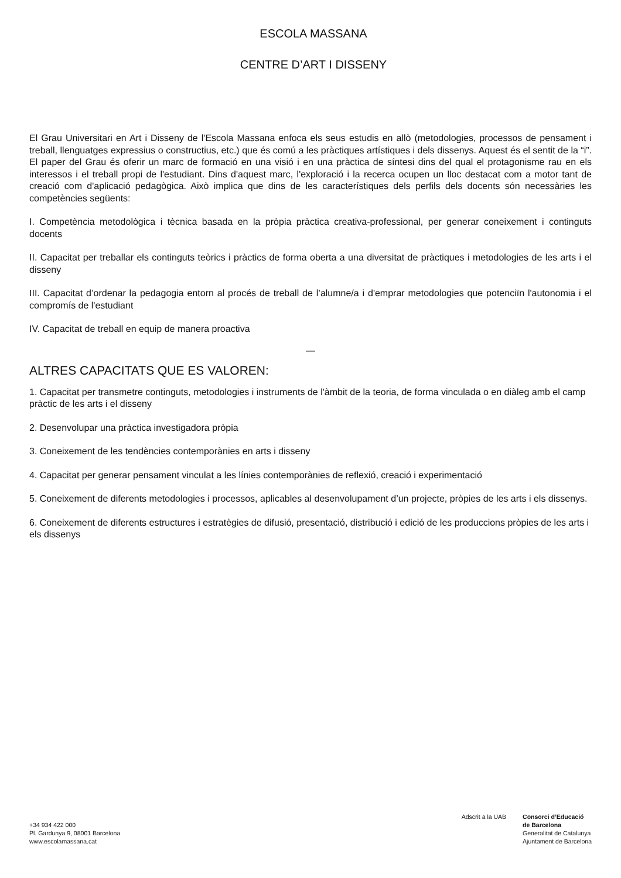ESCOLA MASSANA
CENTRE D’ART I DISSENY
El Grau Universitari en Art i Disseny de l'Escola Massana enfoca els seus estudis en allò (metodologies, processos de pensament i treball, llenguatges expressius o constructius, etc.) que és comú a les pràctiques artístiques i dels dissenys. Aquest és el sentit de la “i”. El paper del Grau és oferir un marc de formació en una visió i en una pràctica de síntesi dins del qual el protagonisme rau en els interessos i el treball propi de l'estudiant. Dins d'aquest marc, l'exploració i la recerca ocupen un lloc destacat com a motor tant de creació com d'aplicació pedagògica. Això implica que dins de les característiques dels perfils dels docents són necessàries les competències següents:
I. Competència metodològica i tècnica basada en la pròpia pràctica creativa-professional, per generar coneixement i continguts docents
II. Capacitat per treballar els continguts teòrics i pràctics de forma oberta a una diversitat de pràctiques i metodologies de les arts i el disseny
III. Capacitat d’ordenar la pedagogia entorn al procés de treball de l’alumne/a i d'emprar metodologies que potenciïn l'autonomia i el compromís de l'estudiant
IV. Capacitat de treball en equip de manera proactiva
—
ALTRES CAPACITATS QUE ES VALOREN:
1. Capacitat per transmetre continguts, metodologies i instruments de l'àmbit de la teoria, de forma vinculada o en diàleg amb el camp pràctic de les arts i el disseny
2. Desenvolupar una pràctica investigadora pròpia
3. Coneixement de les tendències contemporànies en arts i disseny
4. Capacitat per generar pensament vinculat a les línies contemporànies de reflexió, creació i experimentació
5. Coneixement de diferents metodologies i processos, aplicables al desenvolupament d’un projecte, pròpies de les arts i els dissenys.
6. Coneixement de diferents estructures i estratègies de difusió, presentació, distribució i edició de les produccions pròpies de les arts i els dissenys
+34 934 422 000
Pl. Gardunya 9, 08001 Barcelona
www.escolamassana.cat
Adscrit a la UAB Consorci d’Educació
de Barcelona
Generalitat de Catalunya
Ajuntament de Barcelona